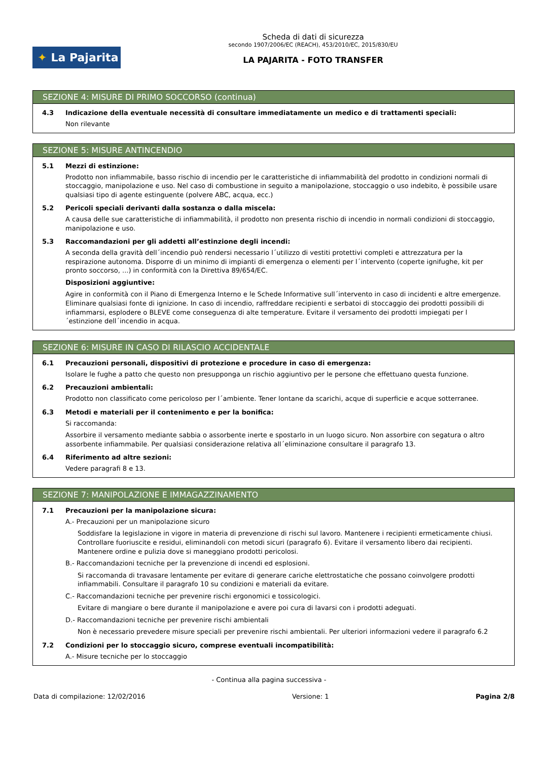✦ La Pajarita
Scheda di dati di sicurezza
secondo 1907/2006/EC (REACH), 453/2010/EC, 2015/830/EU
LA PAJARITA - FOTO TRANSFER
SEZIONE 4: MISURE DI PRIMO SOCCORSO (continua)
4.3 Indicazione della eventuale necessità di consultare immediatamente un medico e di trattamenti speciali:
Non rilevante
SEZIONE 5: MISURE ANTINCENDIO
5.1 Mezzi di estinzione:
Prodotto non infiammabile, basso rischio di incendio per le caratteristiche di infiammabilità del prodotto in condizioni normali di stoccaggio, manipolazione e uso. Nel caso di combustione in seguito a manipolazione, stoccaggio o uso indebito, è possibile usare qualsiasi tipo di agente estinguente (polvere ABC, acqua, ecc.)
5.2 Pericoli speciali derivanti dalla sostanza o dalla miscela:
A causa delle sue caratteristiche di infiammabilità, il prodotto non presenta rischio di incendio in normali condizioni di stoccaggio, manipolazione e uso.
5.3 Raccomandazioni per gli addetti all’estinzione degli incendi:
A seconda della gravità dell´incendio può rendersi necessario l´utilizzo di vestiti protettivi completi e attrezzatura per la respirazione autonoma. Disporre di un minimo di impianti di emergenza o elementi per l´intervento (coperte ignifughe, kit per pronto soccorso, ...) in conformità con la Direttiva 89/654/EC.
Disposizioni aggiuntive:
Agire in conformità con il Piano di Emergenza Interno e le Schede Informative sull´intervento in caso di incidenti e altre emergenze. Eliminare qualsiasi fonte di ignizione. In caso di incendio, raffreddare recipienti e serbatoi di stoccaggio dei prodotti possibili di infiammarsi, esplodere o BLEVE come conseguenza di alte temperature. Evitare il versamento dei prodotti impiegati per l´estinzione dell´incendio in acqua.
SEZIONE 6: MISURE IN CASO DI RILASCIO ACCIDENTALE
6.1 Precauzioni personali, dispositivi di protezione e procedure in caso di emergenza:
Isolare le fughe a patto che questo non presupponga un rischio aggiuntivo per le persone che effettuano questa funzione.
6.2 Precauzioni ambientali:
Prodotto non classificato come pericoloso per l´ambiente. Tener lontane da scarichi, acque di superficie e acque sotterranee.
6.3 Metodi e materiali per il contenimento e per la bonifica:
Si raccomanda:
Assorbire il versamento mediante sabbia o assorbente inerte e spostarlo in un luogo sicuro. Non assorbire con segatura o altro assorbente infiammabile. Per qualsiasi considerazione relativa all´eliminazione consultare il paragrafo 13.
6.4 Riferimento ad altre sezioni:
Vedere paragrafi 8 e 13.
SEZIONE 7: MANIPOLAZIONE E IMMAGAZZINAMENTO
7.1 Precauzioni per la manipolazione sicura:
A.- Precauzioni per un manipolazione sicuro
Soddisfare la legislazione in vigore in materia di prevenzione di rischi sul lavoro. Mantenere i recipienti ermeticamente chiusi. Controllare fuoriuscite e residui, eliminandoli con metodi sicuri (paragrafo 6). Evitare il versamento libero dai recipienti. Mantenere ordine e pulizia dove si maneggiano prodotti pericolosi.
B.- Raccomandazioni tecniche per la prevenzione di incendi ed esplosioni.
Si raccomanda di travasare lentamente per evitare di generare cariche elettrostatiche che possano coinvolgere prodotti infiammabili. Consultare il paragrafo 10 su condizioni e materiali da evitare.
C.- Raccomandazioni tecniche per prevenire rischi ergonomici e tossicologici.
Evitare di mangiare o bere durante il manipolazione e avere poi cura di lavarsi con i prodotti adeguati.
D.- Raccomandazioni tecniche per prevenire rischi ambientali
Non è necessario prevedere misure speciali per prevenire rischi ambientali. Per ulteriori informazioni vedere il paragrafo 6.2
7.2 Condizioni per lo stoccaggio sicuro, comprese eventuali incompatibilità:
A.- Misure tecniche per lo stoccaggio
- Continua alla pagina successiva -
Data di compilazione: 12/02/2016 Versione: 1 Pagina 2/8